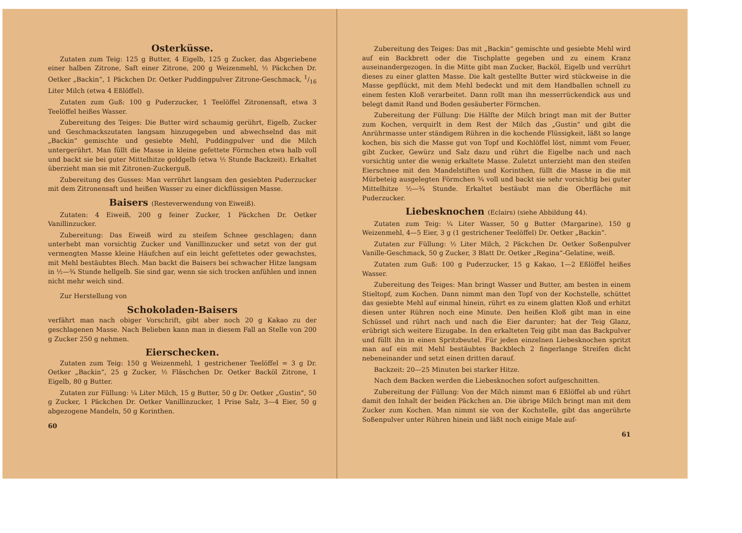Osterküsse.
Zutaten zum Teig: 125 g Butter, 4 Eigelb, 125 g Zucker, das Abgeriebene einer halben Zitrone, Saft einer Zitrone, 200 g Weizenmehl, ½ Päckchen Dr. Oetker „Backin“, 1 Päckchen Dr. Oetker Puddingpulver Zitrone-Geschmack, 1/16 Liter Milch (etwa 4 Eßlöffel).
Zutaten zum Guß: 100 g Puderzucker, 1 Teelöffel Zitronensaft, etwa 3 Teelöffel heißes Wasser.
Zubereitung des Teiges: Die Butter wird schaumig gerührt, Eigelb, Zucker und Geschmackszutaten langsam hinzugegeben und abwechselnd das mit „Backin“ gemischte und gesiebte Mehl, Puddingpulver und die Milch untergerührt. Man füllt die Masse in kleine gefettete Förmchen etwa halb voll und backt sie bei guter Mittelhitze goldgelb (etwa ½ Stunde Backzeit). Erkaltet überzieht man sie mit Zitronen-Zuckerguß.
Zubereitung des Gusses: Man verrührt langsam den gesiebten Puderzucker mit dem Zitronensaft und heißen Wasser zu einer dickflüssigen Masse.
Baisers (Resteverwendung von Eiweiß).
Zutaten: 4 Eiweiß, 200 g feiner Zucker, 1 Päckchen Dr. Oetker Vanillinzucker.
Zubereitung: Das Eiweiß wird zu steifem Schnee geschlagen; dann unterhebt man vorsichtig Zucker und Vanillinzucker und setzt von der gut vermengten Masse kleine Häufchen auf ein leicht gefettetes oder gewachstes, mit Mehl bestäubtes Blech. Man backt die Baisers bei schwacher Hitze langsam in ½—¾ Stunde hellgelb. Sie sind gar, wenn sie sich trocken anfühlen und innen nicht mehr weich sind.
Zur Herstellung von
Schokoladen-Baisers
verfährt man nach obiger Vorschrift, gibt aber noch 20 g Kakao zu der geschlagenen Masse. Nach Belieben kann man in diesem Fall an Stelle von 200 g Zucker 250 g nehmen.
Eierschecken.
Zutaten zum Teig: 150 g Weizenmehl, 1 gestrichener Teelöffel = 3 g Dr. Oetker „Backin“, 25 g Zucker, ½ Fläschchen Dr. Oetker Backöl Zitrone, 1 Eigelb, 80 g Butter.
Zutaten zur Füllung: ¼ Liter Milch, 15 g Butter, 50 g Dr. Oetker „Gustin“, 50 g Zucker, 1 Päckchen Dr. Oetker Vanillinzucker, 1 Prise Salz, 3—4 Eier, 50 g abgezogene Mandeln, 50 g Korinthen.
60
Zubereitung des Teiges: Das mit „Backin“ gemischte und gesiebte Mehl wird auf ein Backbrett oder die Tischplatte gegeben und zu einem Kranz auseinandergezogen. In die Mitte gibt man Zucker, Backöl, Eigelb und verrührt dieses zu einer glatten Masse. Die kalt gestellte Butter wird stückweise in die Masse gepflückt, mit dem Mehl bedeckt und mit dem Handballen schnell zu einem festen Kloß verarbeitet. Dann rollt man ihn messerrückendick aus und belegt damit Rand und Boden gesäuberter Förmchen.
Zubereitung der Füllung: Die Hälfte der Milch bringt man mit der Butter zum Kochen, verquirlt in dem Rest der Milch das „Gustin“ und gibt die Anrührmasse unter ständigem Rühren in die kochende Flüssigkeit, läßt so lange kochen, bis sich die Masse gut von Topf und Kochlöffel löst, nimmt vom Feuer, gibt Zucker, Gewürz und Salz dazu und rührt die Eigelbe nach und nach vorsichtig unter die wenig erkaltete Masse. Zuletzt unterzieht man den steifen Eierschnee mit den Mandelstiften und Korinthen, füllt die Masse in die mit Mürbeteig ausgelegten Förmchen ¾ voll und backt sie sehr vorsichtig bei guter Mittelhitze ½—¾ Stunde. Erkaltet bestäubt man die Oberfläche mit Puderzucker.
Liebesknochen (Eclairs) (siehe Abbildung 44).
Zutaten zum Teig: ¼ Liter Wasser, 50 g Butter (Margarine), 150 g Weizenmehl, 4—5 Eier, 3 g (1 gestrichener Teelöffel) Dr. Oetker „Backin“.
Zutaten zur Füllung: ½ Liter Milch, 2 Päckchen Dr. Oetker Soßenpulver Vanille-Geschmack, 50 g Zucker, 3 Blatt Dr. Oetker „Regina“-Gelatine, weiß.
Zutaten zum Guß: 100 g Puderzucker, 15 g Kakao, 1—2 Eßlöffel heißes Wasser.
Zubereitung des Teiges: Man bringt Wasser und Butter, am besten in einem Stieltopf, zum Kochen. Dann nimmt man den Topf von der Kochstelle, schüttet das gesiebte Mehl auf einmal hinein, rührt es zu einem glatten Kloß und erhitzt diesen unter Rühren noch eine Minute. Den heißen Kloß gibt man in eine Schüssel und rührt nach und nach die Eier darunter; hat der Teig Glanz, erübrigt sich weitere Eizugabe. In den erkalteten Teig gibt man das Backpulver und füllt ihn in einen Spritzbeutel. Für jeden einzelnen Liebesknochen spritzt man auf ein mit Mehl bestäubtes Backblech 2 fingerlange Streifen dicht nebeneinander und setzt einen dritten darauf.
Backzeit: 20—25 Minuten bei starker Hitze.
Nach dem Backen werden die Liebesknochen sofort aufgeschnitten.
Zubereitung der Füllung: Von der Milch nimmt man 6 Eßlöffel ab und rührt damit den Inhalt der beiden Päckchen an. Die übrige Milch bringt man mit dem Zucker zum Kochen. Man nimmt sie von der Kochstelle, gibt das angerührte Soßenpulver unter Rühren hinein und läßt noch einige Male auf-
61